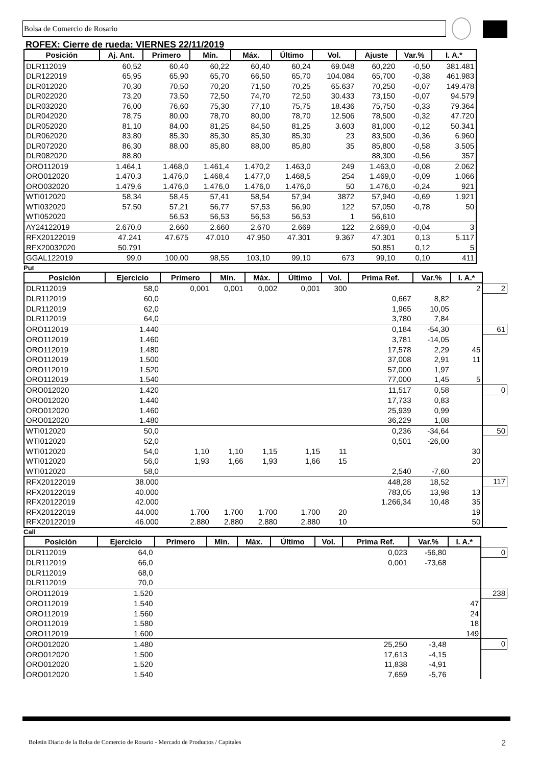Bolsa de Comercio de Rosario
ROFEX: Cierre de rueda: VIERNES 22/11/2019
| Posición | Aj. Ant. | Primero | Mín. | Máx. | Último | Vol. | Ajuste | Var.% | I. A.* |
| --- | --- | --- | --- | --- | --- | --- | --- | --- | --- |
| DLR112019 | 60,52 | 60,40 | 60,22 | 60,40 | 60,24 | 69.048 | 60,220 | -0,50 | 381.481 |
| DLR122019 | 65,95 | 65,90 | 65,70 | 66,50 | 65,70 | 104.084 | 65,700 | -0,38 | 461.983 |
| DLR012020 | 70,30 | 70,50 | 70,20 | 71,50 | 70,25 | 65.637 | 70,250 | -0,07 | 149.478 |
| DLR022020 | 73,20 | 73,50 | 72,50 | 74,70 | 72,50 | 30.433 | 73,150 | -0,07 | 94.579 |
| DLR032020 | 76,00 | 76,60 | 75,30 | 77,10 | 75,75 | 18.436 | 75,750 | -0,33 | 79.364 |
| DLR042020 | 78,75 | 80,00 | 78,70 | 80,00 | 78,70 | 12.506 | 78,500 | -0,32 | 47.720 |
| DLR052020 | 81,10 | 84,00 | 81,25 | 84,50 | 81,25 | 3.603 | 81,000 | -0,12 | 50.341 |
| DLR062020 | 83,80 | 85,30 | 85,30 | 85,30 | 85,30 | 23 | 83,500 | -0,36 | 6.960 |
| DLR072020 | 86,30 | 88,00 | 85,80 | 88,00 | 85,80 | 35 | 85,800 | -0,58 | 3.505 |
| DLR082020 | 88,80 | | | | | | 88,300 | -0,56 | 357 |
| ORO112019 | 1.464,1 | 1.468,0 | 1.461,4 | 1.470,2 | 1.463,0 | 249 | 1.463,0 | -0,08 | 2.062 |
| ORO012020 | 1.470,3 | 1.476,0 | 1.468,4 | 1.477,0 | 1.468,5 | 254 | 1.469,0 | -0,09 | 1.066 |
| ORO032020 | 1.479,6 | 1.476,0 | 1.476,0 | 1.476,0 | 1.476,0 | 50 | 1.476,0 | -0,24 | 921 |
| WTI012020 | 58,34 | 58,45 | 57,41 | 58,54 | 57,94 | 3872 | 57,940 | -0,69 | 1.921 |
| WTI032020 | 57,50 | 57,21 | 56,77 | 57,53 | 56,90 | 122 | 57,050 | -0,78 | 50 |
| WTI052020 | | 56,53 | 56,53 | 56,53 | 56,53 | 1 | 56,610 | | |
| AY24122019 | 2.670,0 | 2.660 | 2.660 | 2.670 | 2.669 | 122 | 2.669,0 | -0,04 | 3 |
| RFX20122019 | 47.241 | 47.675 | 47.010 | 47.950 | 47.301 | 9.367 | 47.301 | 0,13 | 5.117 |
| RFX20032020 | 50.791 | | | | | | 50.851 | 0,12 | 5 |
| GGAL122019 | 99,0 | 100,00 | 98,55 | 103,10 | 99,10 | 673 | 99,10 | 0,10 | 411 |
Put
| Posición | Ejercicio | Primero | Mín. | Máx. | Último | Vol. | Prima Ref. | Var.% | I. A.* | |
| DLR112019 | 58,0 | 0,001 | 0,001 | 0,002 | 0,001 | 300 | | | 2 | 2 |
| DLR112019 | 60,0 | | | | | | 0,667 | 8,82 | | |
| DLR112019 | 62,0 | | | | | | 1,965 | 10,05 | | |
| DLR112019 | 64,0 | | | | | | 3,780 | 7,84 | | |
| ORO112019 | 1.440 | | | | | | 0,184 | -54,30 | | 61 |
| ORO112019 | 1.460 | | | | | | 3,781 | -14,05 | | |
| ORO112019 | 1.480 | | | | | | 17,578 | 2,29 | 45 | |
| ORO112019 | 1.500 | | | | | | 37,008 | 2,91 | 11 | |
| ORO112019 | 1.520 | | | | | | 57,000 | 1,97 | | |
| ORO112019 | 1.540 | | | | | | 77,000 | 1,45 | 5 | |
| ORO012020 | 1.420 | | | | | | 11,517 | 0,58 | | 0 |
| ORO012020 | 1.440 | | | | | | 17,733 | 0,83 | | |
| ORO012020 | 1.460 | | | | | | 25,939 | 0,99 | | |
| ORO012020 | 1.480 | | | | | | 36,229 | 1,08 | | |
| WTI012020 | 50,0 | | | | | | 0,236 | -34,64 | | 50 |
| WTI012020 | 52,0 | | | | | | 0,501 | -26,00 | | |
| WTI012020 | 54,0 | 1,10 | 1,10 | 1,15 | 1,15 | 11 | | | 30 | |
| WTI012020 | 56,0 | 1,93 | 1,66 | 1,93 | 1,66 | 15 | | | 20 | |
| WTI012020 | 58,0 | | | | | | 2,540 | -7,60 | | |
| RFX20122019 | 38.000 | | | | | | 448,28 | 18,52 | | 117 |
| RFX20122019 | 40.000 | | | | | | 783,05 | 13,98 | 13 | |
| RFX20122019 | 42.000 | | | | | | 1.266,34 | 10,48 | 35 | |
| RFX20122019 | 44.000 | 1.700 | 1.700 | 1.700 | 1.700 | 20 | | | 19 | |
| RFX20122019 | 46.000 | 2.880 | 2.880 | 2.880 | 2.880 | 10 | | | 50 | |
Call
| Posición | Ejercicio | Primero | Mín. | Máx. | Último | Vol. | Prima Ref. | Var.% | I. A.* | |
| DLR112019 | 64,0 | | | | | | 0,023 | -56,80 | | 0 |
| DLR112019 | 66,0 | | | | | | 0,001 | -73,68 | | |
| DLR112019 | 68,0 | | | | | | | | | |
| DLR112019 | 70,0 | | | | | | | | | |
| ORO112019 | 1.520 | | | | | | | | | 238 |
| ORO112019 | 1.540 | | | | | | | | 47 | |
| ORO112019 | 1.560 | | | | | | | | 24 | |
| ORO112019 | 1.580 | | | | | | | | 18 | |
| ORO112019 | 1.600 | | | | | | | | 149 | |
| ORO012020 | 1.480 | | | | | | 25,250 | -3,48 | | 0 |
| ORO012020 | 1.500 | | | | | | 17,613 | -4,15 | | |
| ORO012020 | 1.520 | | | | | | 11,838 | -4,91 | | |
| ORO012020 | 1.540 | | | | | | 7,659 | -5,76 | | |
Boletín Diario de la Bolsa de Comercio de Rosario - Mercado de Productos / Capitales 2